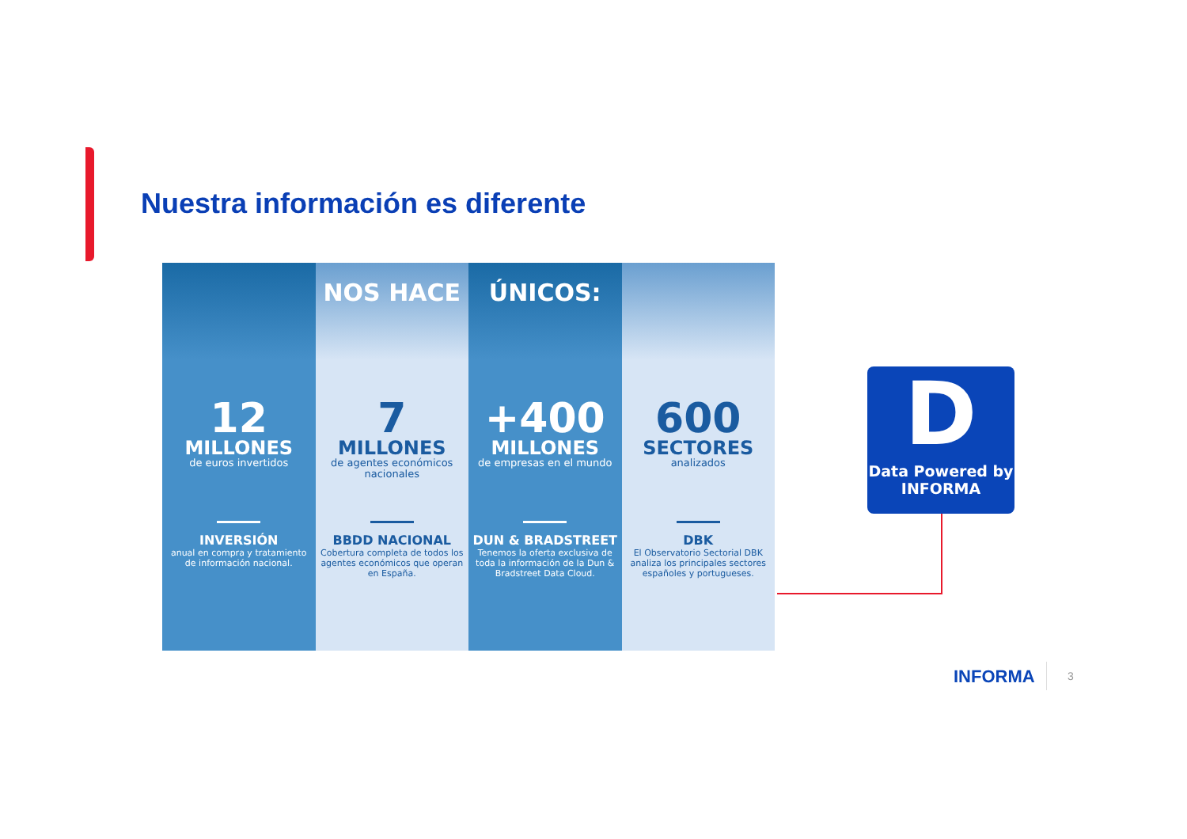Nuestra información es diferente
12
MILLONES
de euros invertidos
INVERSIÓN
anual en compra y tratamiento de información nacional.
NOS HACE
7
MILLONES
de agentes económicos nacionales
BBDD NACIONAL
Cobertura completa de todos los agentes económicos que operan en España.
ÚNICOS:
+400
MILLONES
de empresas en el mundo
DUN & BRADSTREET
Tenemos la oferta exclusiva de toda la información de la Dun & Bradstreet Data Cloud.
600
SECTORES
analizados
DBK
El Observatorio Sectorial DBK analiza los principales sectores españoles y portugueses.
D
Data Powered by
INFORMA
INFORMA 3